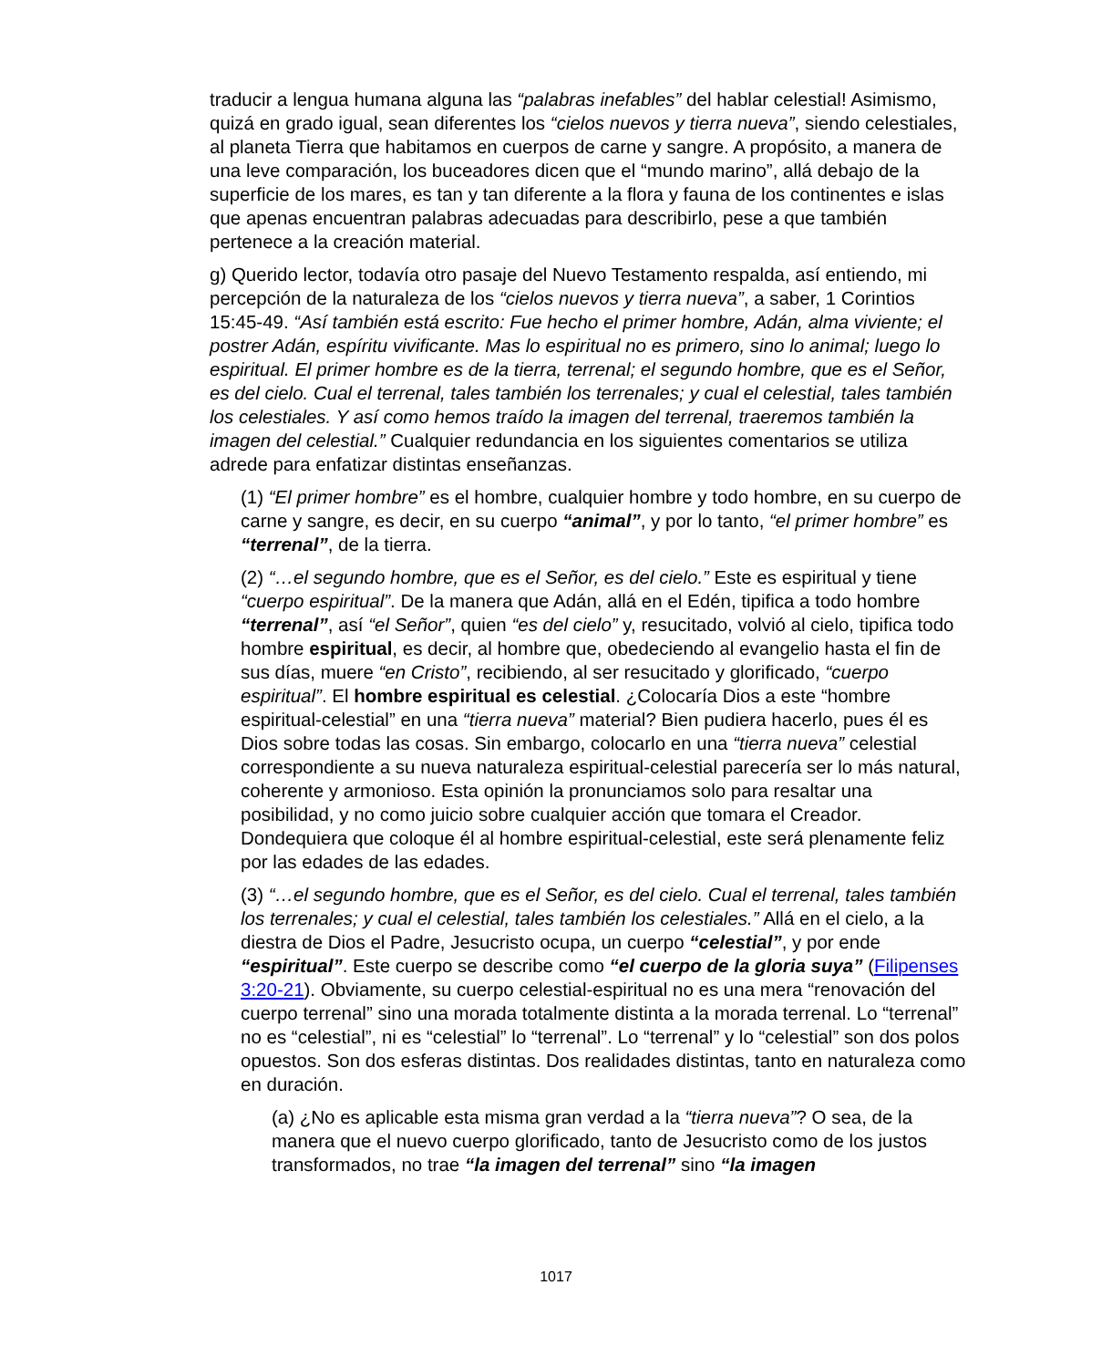traducir a lengua humana alguna las “palabras inefables” del hablar celestial! Asimismo, quizá en grado igual, sean diferentes los “cielos nuevos y tierra nueva”, siendo celestiales, al planeta Tierra que habitamos en cuerpos de carne y sangre. A propósito, a manera de una leve comparación, los buceadores dicen que el “mundo marino”, allá debajo de la superficie de los mares, es tan y tan diferente a la flora y fauna de los continentes e islas que apenas encuentran palabras adecuadas para describirlo, pese a que también pertenece a la creación material.
g) Querido lector, todavía otro pasaje del Nuevo Testamento respalda, así entiendo, mi percepción de la naturaleza de los “cielos nuevos y tierra nueva”, a saber, 1 Corintios 15:45-49. “Así también está escrito: Fue hecho el primer hombre, Adán, alma viviente; el postrer Adán, espíritu vivificante. Mas lo espiritual no es primero, sino lo animal; luego lo espiritual. El primer hombre es de la tierra, terrenal; el segundo hombre, que es el Señor, es del cielo. Cual el terrenal, tales también los terrenales; y cual el celestial, tales también los celestiales. Y así como hemos traído la imagen del terrenal, traeremos también la imagen del celestial.” Cualquier redundancia en los siguientes comentarios se utiliza adrede para enfatizar distintas enseñanzas.
(1) “El primer hombre” es el hombre, cualquier hombre y todo hombre, en su cuerpo de carne y sangre, es decir, en su cuerpo “animal”, y por lo tanto, “el primer hombre” es “terrenal”, de la tierra.
(2) “…el segundo hombre, que es el Señor, es del cielo.” Este es espiritual y tiene “cuerpo espiritual”. De la manera que Adán, allá en el Edén, tipifica a todo hombre “terrenal”, así “el Señor”, quien “es del cielo” y, resucitado, volvió al cielo, tipifica todo hombre espiritual, es decir, al hombre que, obedeciendo al evangelio hasta el fin de sus días, muere “en Cristo”, recibiendo, al ser resucitado y glorificado, “cuerpo espiritual”. El hombre espiritual es celestial. ¿Colocaría Dios a este “hombre espiritual-celestial” en una “tierra nueva” material? Bien pudiera hacerlo, pues él es Dios sobre todas las cosas. Sin embargo, colocarlo en una “tierra nueva” celestial correspondiente a su nueva naturaleza espiritual-celestial parecería ser lo más natural, coherente y armonioso. Esta opinión la pronunciamos solo para resaltar una posibilidad, y no como juicio sobre cualquier acción que tomara el Creador. Dondequiera que coloque él al hombre espiritual-celestial, este será plenamente feliz por las edades de las edades.
(3) “…el segundo hombre, que es el Señor, es del cielo. Cual el terrenal, tales también los terrenales; y cual el celestial, tales también los celestiales.” Allá en el cielo, a la diestra de Dios el Padre, Jesucristo ocupa, un cuerpo “celestial”, y por ende “espiritual”. Este cuerpo se describe como “el cuerpo de la gloria suya” (Filipenses 3:20-21). Obviamente, su cuerpo celestial-espiritual no es una mera “renovación del cuerpo terrenal” sino una morada totalmente distinta a la morada terrenal. Lo “terrenal” no es “celestial”, ni es “celestial” lo “terrenal”. Lo “terrenal” y lo “celestial” son dos polos opuestos. Son dos esferas distintas. Dos realidades distintas, tanto en naturaleza como en duración.
(a) ¿No es aplicable esta misma gran verdad a la “tierra nueva”? O sea, de la manera que el nuevo cuerpo glorificado, tanto de Jesucristo como de los justos transformados, no trae “la imagen del terrenal” sino “la imagen
1017